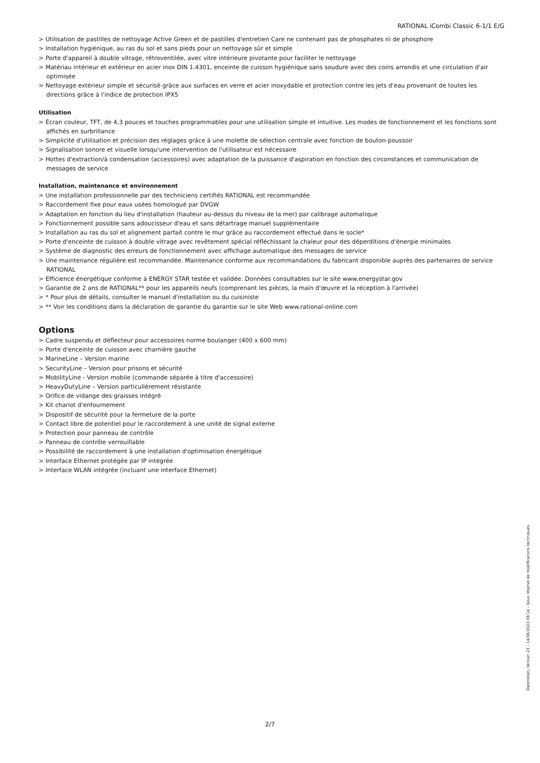RATIONAL iCombi Classic 6-1/1 E/G
> Utilisation de pastilles de nettoyage Active Green et de pastilles d'entretien Care ne contenant pas de phosphates ni de phosphore
> Installation hygiénique, au ras du sol et sans pieds pour un nettoyage sûr et simple
> Porte d'appareil à double vitrage, rétroventilée, avec vitre intérieure pivotante pour faciliter le nettoyage
> Matériau intérieur et extérieur en acier inox DIN 1.4301, enceinte de cuisson hygiénique sans soudure avec des coins arrondis et une circulation d'air optimisée
> Nettoyage extérieur simple et sécurisé grâce aux surfaces en verre et acier inoxydable et protection contre les jets d'eau provenant de toutes les directions grâce à l'indice de protection IPX5
Utilisation
> Écran couleur, TFT, de 4,3 pouces et touches programmables pour une utilisation simple et intuitive. Les modes de fonctionnement et les fonctions sont affichés en surbrillance
> Simplicité d'utilisation et précision des réglages grâce à une molette de sélection centrale avec fonction de bouton-poussoir
> Signalisation sonore et visuelle lorsqu'une intervention de l'utilisateur est nécessaire
> Hottes d'extraction/à condensation (accessoires) avec adaptation de la puissance d'aspiration en fonction des circonstances et communication de messages de service
Installation, maintenance et environnement
> Une installation professionnelle par des techniciens certifiés RATIONAL est recommandée
> Raccordement fixe pour eaux usées homologué par DVGW
> Adaptation en fonction du lieu d'installation (hauteur au-dessus du niveau de la mer) par calibrage automatique
> Fonctionnement possible sans adoucisseur d'eau et sans détartrage manuel supplémentaire
> Installation au ras du sol et alignement parfait contre le mur grâce au raccordement effectué dans le socle*
> Porte d'enceinte de cuisson à double vitrage avec revêtement spécial réfléchissant la chaleur pour des déperditions d'énergie minimales
> Système de diagnostic des erreurs de fonctionnement avec affichage automatique des messages de service
> Une maintenance régulière est recommandée. Maintenance conforme aux recommandations du fabricant disponible auprès des partenaires de service RATIONAL
> Efficience énergétique conforme à ENERGY STAR testée et validée. Données consultables sur le site www.energystar.gov
> Garantie de 2 ans de RATIONAL** pour les appareils neufs (comprenant les pièces, la main d'œuvre et la réception à l'arrivée)
> * Pour plus de détails, consulter le manuel d'installation ou du cuisiniste
> ** Voir les conditions dans la déclaration de garantie du garantie sur le site Web www.rational-online.com
Options
> Cadre suspendu et déflecteur pour accessoires norme boulanger (400 x 600 mm)
> Porte d'enceinte de cuisson avec charnière gauche
> MarineLine – Version marine
> SecurityLine – Version pour prisons et sécurité
> MobilityLine - Version mobile (commande séparée à titre d'accessoire)
> HeavyDutyLine – Version particulièrement résistante
> Orifice de vidange des·graisses intégré
> Kit chariot d'enfournement
> Dispositif de sécurité pour la fermeture de la porte
> Contact libre de potentiel pour le raccordement à une unité de signal externe
> Protection pour panneau de contrôle
> Panneau de contrôle verrouillable
> Possibilité de raccordement à une installation d'optimisation énergétique
> Interface Ethernet protégée par IP intégrée
> Interface WLAN intégrée (incluant une interface Ethernet)
Datenblatt, Version 23 – 14/06/2023 08:14 – Sous réserve de modifications techniques.
2/7